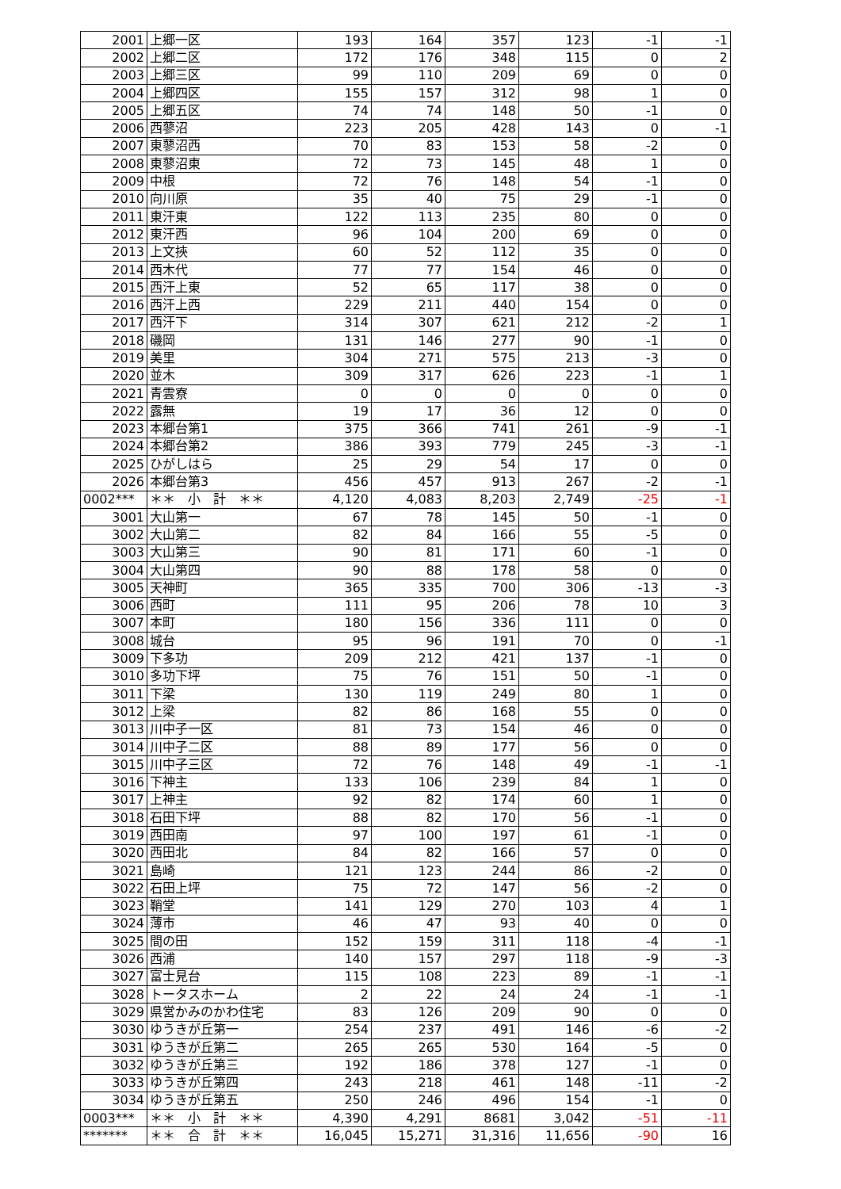| 2001 | 上郷一区 | 193 | 164 | 357 | 123 | -1 | -1 |
| 2002 | 上郷二区 | 172 | 176 | 348 | 115 | 0 | 2 |
| 2003 | 上郷三区 | 99 | 110 | 209 | 69 | 0 | 0 |
| 2004 | 上郷四区 | 155 | 157 | 312 | 98 | 1 | 0 |
| 2005 | 上郷五区 | 74 | 74 | 148 | 50 | -1 | 0 |
| 2006 | 西蓼沼 | 223 | 205 | 428 | 143 | 0 | -1 |
| 2007 | 東蓼沼西 | 70 | 83 | 153 | 58 | -2 | 0 |
| 2008 | 東蓼沼東 | 72 | 73 | 145 | 48 | 1 | 0 |
| 2009 | 中根 | 72 | 76 | 148 | 54 | -1 | 0 |
| 2010 | 向川原 | 35 | 40 | 75 | 29 | -1 | 0 |
| 2011 | 東汗東 | 122 | 113 | 235 | 80 | 0 | 0 |
| 2012 | 東汗西 | 96 | 104 | 200 | 69 | 0 | 0 |
| 2013 | 上文挾 | 60 | 52 | 112 | 35 | 0 | 0 |
| 2014 | 西木代 | 77 | 77 | 154 | 46 | 0 | 0 |
| 2015 | 西汗上東 | 52 | 65 | 117 | 38 | 0 | 0 |
| 2016 | 西汗上西 | 229 | 211 | 440 | 154 | 0 | 0 |
| 2017 | 西汗下 | 314 | 307 | 621 | 212 | -2 | 1 |
| 2018 | 磯岡 | 131 | 146 | 277 | 90 | -1 | 0 |
| 2019 | 美里 | 304 | 271 | 575 | 213 | -3 | 0 |
| 2020 | 並木 | 309 | 317 | 626 | 223 | -1 | 1 |
| 2021 | 青雲寮 | 0 | 0 | 0 | 0 | 0 | 0 |
| 2022 | 露無 | 19 | 17 | 36 | 12 | 0 | 0 |
| 2023 | 本郷台第1 | 375 | 366 | 741 | 261 | -9 | -1 |
| 2024 | 本郷台第2 | 386 | 393 | 779 | 245 | -3 | -1 |
| 2025 | ひがしはら | 25 | 29 | 54 | 17 | 0 | 0 |
| 2026 | 本郷台第3 | 456 | 457 | 913 | 267 | -2 | -1 |
| 0002*** | ＊＊ 小 計 ＊＊ | 4,120 | 4,083 | 8,203 | 2,749 | -25 | -1 |
| 3001 | 大山第一 | 67 | 78 | 145 | 50 | -1 | 0 |
| 3002 | 大山第二 | 82 | 84 | 166 | 55 | -5 | 0 |
| 3003 | 大山第三 | 90 | 81 | 171 | 60 | -1 | 0 |
| 3004 | 大山第四 | 90 | 88 | 178 | 58 | 0 | 0 |
| 3005 | 天神町 | 365 | 335 | 700 | 306 | -13 | -3 |
| 3006 | 西町 | 111 | 95 | 206 | 78 | 10 | 3 |
| 3007 | 本町 | 180 | 156 | 336 | 111 | 0 | 0 |
| 3008 | 城台 | 95 | 96 | 191 | 70 | 0 | -1 |
| 3009 | 下多功 | 209 | 212 | 421 | 137 | -1 | 0 |
| 3010 | 多功下坪 | 75 | 76 | 151 | 50 | -1 | 0 |
| 3011 | 下梁 | 130 | 119 | 249 | 80 | 1 | 0 |
| 3012 | 上梁 | 82 | 86 | 168 | 55 | 0 | 0 |
| 3013 | 川中子一区 | 81 | 73 | 154 | 46 | 0 | 0 |
| 3014 | 川中子二区 | 88 | 89 | 177 | 56 | 0 | 0 |
| 3015 | 川中子三区 | 72 | 76 | 148 | 49 | -1 | -1 |
| 3016 | 下神主 | 133 | 106 | 239 | 84 | 1 | 0 |
| 3017 | 上神主 | 92 | 82 | 174 | 60 | 1 | 0 |
| 3018 | 石田下坪 | 88 | 82 | 170 | 56 | -1 | 0 |
| 3019 | 西田南 | 97 | 100 | 197 | 61 | -1 | 0 |
| 3020 | 西田北 | 84 | 82 | 166 | 57 | 0 | 0 |
| 3021 | 島崎 | 121 | 123 | 244 | 86 | -2 | 0 |
| 3022 | 石田上坪 | 75 | 72 | 147 | 56 | -2 | 0 |
| 3023 | 鞘堂 | 141 | 129 | 270 | 103 | 4 | 1 |
| 3024 | 薄市 | 46 | 47 | 93 | 40 | 0 | 0 |
| 3025 | 間の田 | 152 | 159 | 311 | 118 | -4 | -1 |
| 3026 | 西浦 | 140 | 157 | 297 | 118 | -9 | -3 |
| 3027 | 富士見台 | 115 | 108 | 223 | 89 | -1 | -1 |
| 3028 | トータスホーム | 2 | 22 | 24 | 24 | -1 | -1 |
| 3029 | 県営かみのかわ住宅 | 83 | 126 | 209 | 90 | 0 | 0 |
| 3030 | ゆうきが丘第一 | 254 | 237 | 491 | 146 | -6 | -2 |
| 3031 | ゆうきが丘第二 | 265 | 265 | 530 | 164 | -5 | 0 |
| 3032 | ゆうきが丘第三 | 192 | 186 | 378 | 127 | -1 | 0 |
| 3033 | ゆうきが丘第四 | 243 | 218 | 461 | 148 | -11 | -2 |
| 3034 | ゆうきが丘第五 | 250 | 246 | 496 | 154 | -1 | 0 |
| 0003*** | ＊＊ 小 計 ＊＊ | 4,390 | 4,291 | 8681 | 3,042 | -51 | -11 |
| ******* | ＊＊ 合 計 ＊＊ | 16,045 | 15,271 | 31,316 | 11,656 | -90 | 16 |